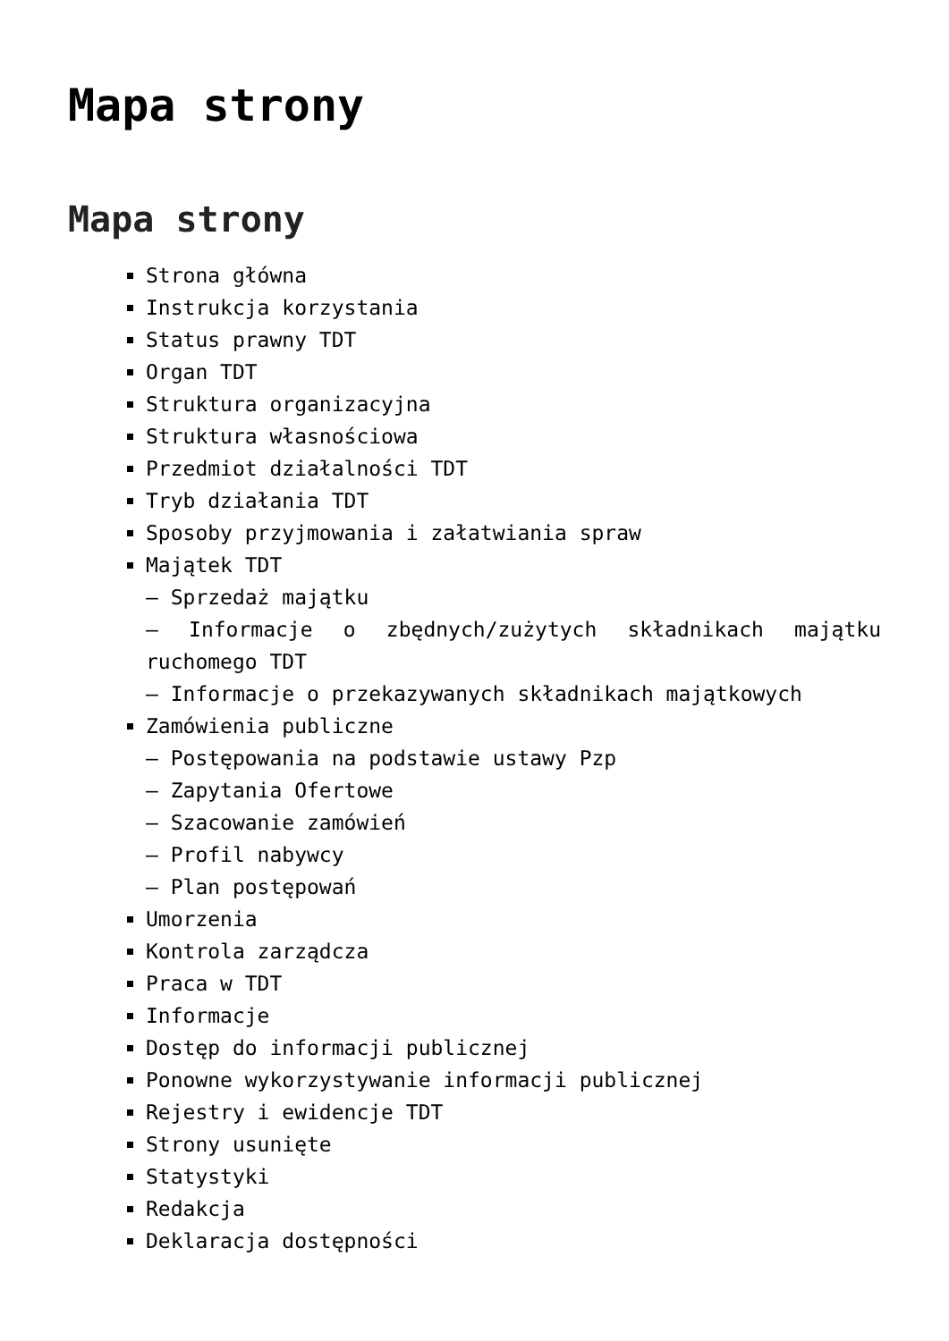Mapa strony
Mapa strony
Strona główna
Instrukcja korzystania
Status prawny TDT
Organ TDT
Struktura organizacyjna
Struktura własnościowa
Przedmiot działalności TDT
Tryb działania TDT
Sposoby przyjmowania i załatwiania spraw
Majątek TDT
– Sprzedaż majątku
– Informacje o zbędnych/zużytych składnikach majątku ruchomego TDT
– Informacje o przekazywanych składnikach majątkowych
Zamówienia publiczne
– Postępowania na podstawie ustawy Pzp
– Zapytania Ofertowe
– Szacowanie zamówień
– Profil nabywcy
– Plan postępowań
Umorzenia
Kontrola zarządcza
Praca w TDT
Informacje
Dostęp do informacji publicznej
Ponowne wykorzystywanie informacji publicznej
Rejestry i ewidencje TDT
Strony usunięte
Statystyki
Redakcja
Deklaracja dostępności